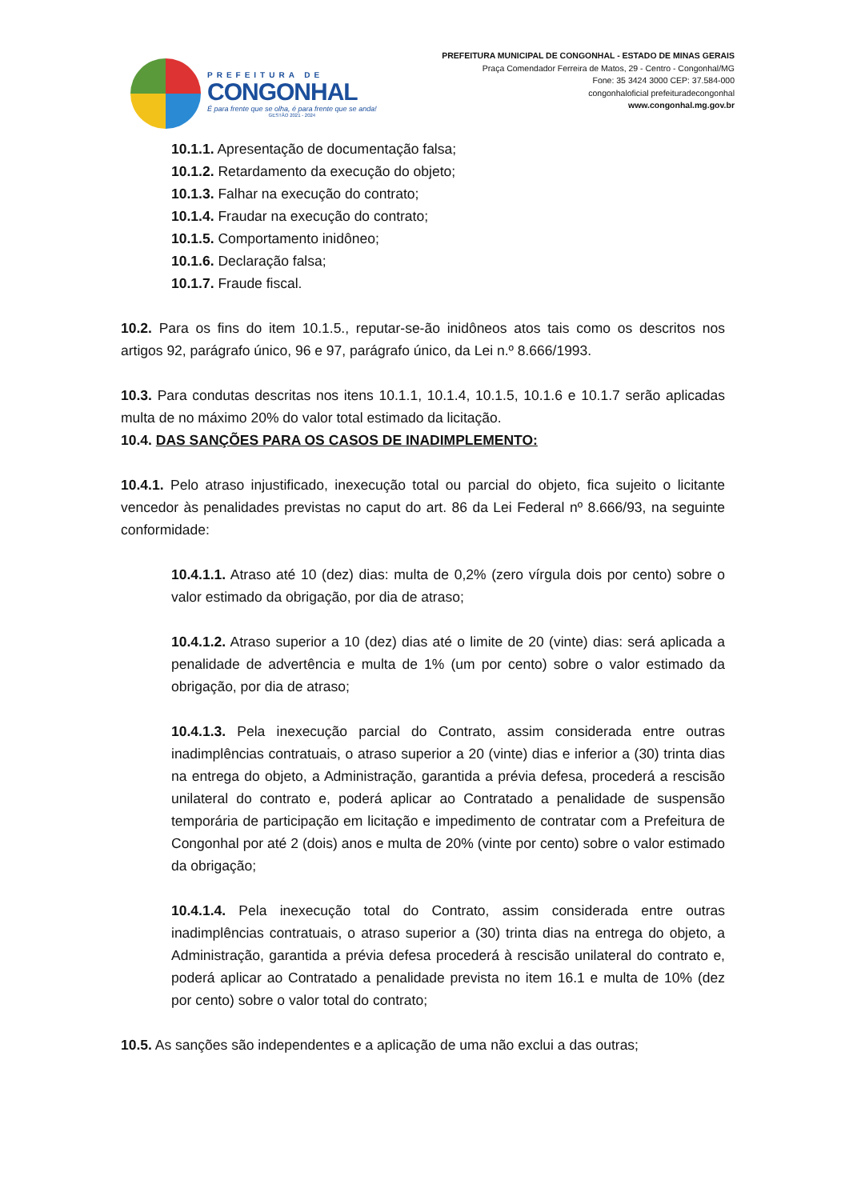PREFEITURA DE
CONGONHAL
É para frente que se olha, é para frente que se anda!
GESTÃO 2021 - 2024
PREFEITURA MUNICIPAL DE CONGONHAL - ESTADO DE MINAS GERAIS
Praça Comendador Ferreira de Matos, 29 - Centro - Congonhal/MG
Fone: 35 3424 3000 CEP: 37.584-000
congonhaloficial prefeituradecongonhal
www.congonhal.mg.gov.br
10.1.1. Apresentação de documentação falsa;
10.1.2. Retardamento da execução do objeto;
10.1.3. Falhar na execução do contrato;
10.1.4. Fraudar na execução do contrato;
10.1.5. Comportamento inidôneo;
10.1.6. Declaração falsa;
10.1.7. Fraude fiscal.
10.2. Para os fins do item 10.1.5., reputar-se-ão inidôneos atos tais como os descritos nos artigos 92, parágrafo único, 96 e 97, parágrafo único, da Lei n.º 8.666/1993.
10.3. Para condutas descritas nos itens 10.1.1, 10.1.4, 10.1.5, 10.1.6 e 10.1.7 serão aplicadas multa de no máximo 20% do valor total estimado da licitação.
10.4. DAS SANÇÕES PARA OS CASOS DE INADIMPLEMENTO:
10.4.1. Pelo atraso injustificado, inexecução total ou parcial do objeto, fica sujeito o licitante vencedor às penalidades previstas no caput do art. 86 da Lei Federal nº 8.666/93, na seguinte conformidade:
10.4.1.1. Atraso até 10 (dez) dias: multa de 0,2% (zero vírgula dois por cento) sobre o valor estimado da obrigação, por dia de atraso;
10.4.1.2. Atraso superior a 10 (dez) dias até o limite de 20 (vinte) dias: será aplicada a penalidade de advertência e multa de 1% (um por cento) sobre o valor estimado da obrigação, por dia de atraso;
10.4.1.3. Pela inexecução parcial do Contrato, assim considerada entre outras inadimplências contratuais, o atraso superior a 20 (vinte) dias e inferior a (30) trinta dias na entrega do objeto, a Administração, garantida a prévia defesa, procederá a rescisão unilateral do contrato e, poderá aplicar ao Contratado a penalidade de suspensão temporária de participação em licitação e impedimento de contratar com a Prefeitura de Congonhal por até 2 (dois) anos e multa de 20% (vinte por cento) sobre o valor estimado da obrigação;
10.4.1.4. Pela inexecução total do Contrato, assim considerada entre outras inadimplências contratuais, o atraso superior a (30) trinta dias na entrega do objeto, a Administração, garantida a prévia defesa procederá à rescisão unilateral do contrato e, poderá aplicar ao Contratado a penalidade prevista no item 16.1 e multa de 10% (dez por cento) sobre o valor total do contrato;
10.5. As sanções são independentes e a aplicação de uma não exclui a das outras;